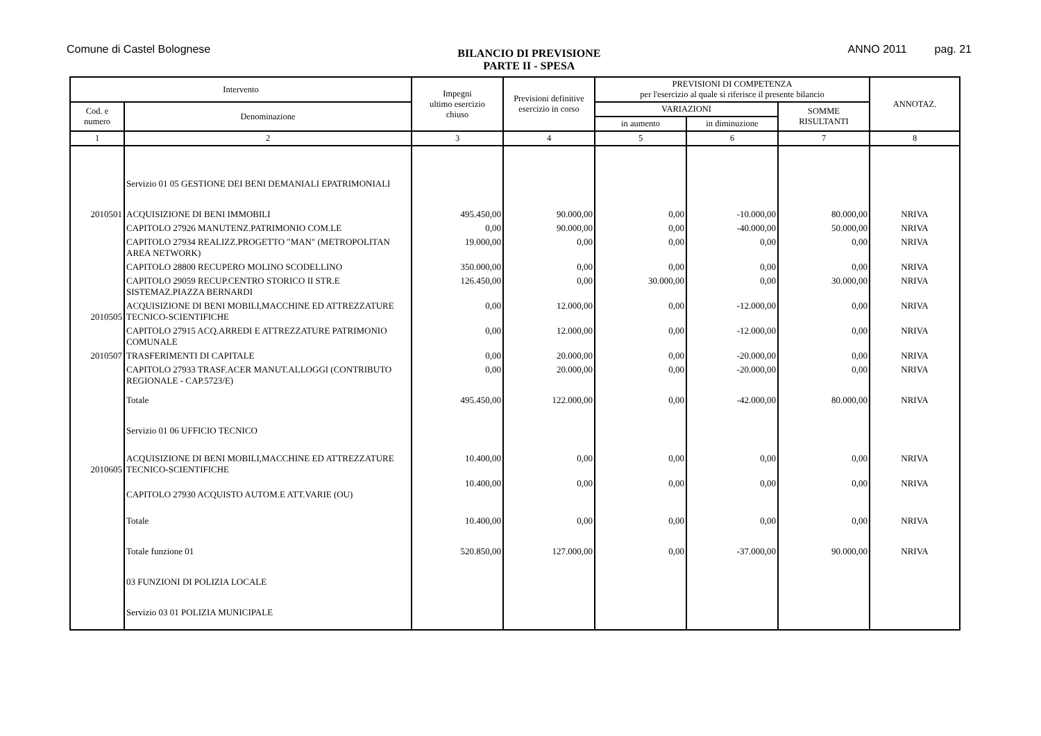Comune di Castel Bolognese
BILANCIO DI PREVISIONE
PARTE II - SPESA
ANNO 2011 pag. 21
| Intervento | | Impegni ultimo esercizio chiuso | Previsioni definitive esercizio in corso | PREVISIONI DI COMPETENZA per l'esercizio al quale si riferisce il presente bilancio | | | ANNOTAZ. |
| --- | --- | --- | --- | --- | --- | --- | --- |
| Cod. e numero | Denominazione | | | VARIAZIONI | | SOMME RISULTANTI | |
| | | | | in aumento | in diminuzione | | |
| 1 | 2 | 3 | 4 | 5 | 6 | 7 | 8 |
| | Servizio 01 05 GESTIONE DEI BENI DEMANIALI EPATRIMONIALI | | | | | | |
| 2010501 | ACQUISIZIONE DI BENI IMMOBILI | 495.450,00 | 90.000,00 | 0,00 | -10.000,00 | 80.000,00 | NRIVA |
| | CAPITOLO 27926 MANUTENZ.PATRIMONIO COM.LE | 0,00 | 90.000,00 | 0,00 | -40.000,00 | 50.000,00 | NRIVA |
| | CAPITOLO 27934 REALIZZ.PROGETTO "MAN" (METROPOLITAN AREA NETWORK) | 19.000,00 | 0,00 | 0,00 | 0,00 | 0,00 | NRIVA |
| | CAPITOLO 28800 RECUPERO MOLINO SCODELLINO | 350.000,00 | 0,00 | 0,00 | 0,00 | 0,00 | NRIVA |
| | CAPITOLO 29059 RECUP.CENTRO STORICO II STR.E SISTEMAZ.PIAZZA BERNARDI | 126.450,00 | 0,00 | 30.000,00 | 0,00 | 30.000,00 | NRIVA |
| 2010505 | ACQUISIZIONE DI BENI MOBILI,MACCHINE ED ATTREZZATURE TECNICO-SCIENTIFICHE | 0,00 | 12.000,00 | 0,00 | -12.000,00 | 0,00 | NRIVA |
| | CAPITOLO 27915 ACQ.ARREDI E ATTREZZATURE PATRIMONIO COMUNALE | 0,00 | 12.000,00 | 0,00 | -12.000,00 | 0,00 | NRIVA |
| 2010507 | TRASFERIMENTI DI CAPITALE | 0,00 | 20.000,00 | 0,00 | -20.000,00 | 0,00 | NRIVA |
| | CAPITOLO 27933 TRASF.ACER MANUT.ALLOGGI (CONTRIBUTO REGIONALE - CAP.5723/E) | 0,00 | 20.000,00 | 0,00 | -20.000,00 | 0,00 | NRIVA |
| | Totale | 495.450,00 | 122.000,00 | 0,00 | -42.000,00 | 80.000,00 | NRIVA |
| | Servizio 01 06 UFFICIO TECNICO | | | | | | |
| 2010605 | ACQUISIZIONE DI BENI MOBILI,MACCHINE ED ATTREZZATURE TECNICO-SCIENTIFICHE | 10.400,00 | 0,00 | 0,00 | 0,00 | 0,00 | NRIVA |
| | CAPITOLO 27930 ACQUISTO AUTOM.E ATT.VARIE (OU) | 10.400,00 | 0,00 | 0,00 | 0,00 | 0,00 | NRIVA |
| | Totale | 10.400,00 | 0,00 | 0,00 | 0,00 | 0,00 | NRIVA |
| | Totale funzione 01 | 520.850,00 | 127.000,00 | 0,00 | -37.000,00 | 90.000,00 | NRIVA |
| | 03 FUNZIONI DI POLIZIA LOCALE | | | | | | |
| | Servizio 03 01 POLIZIA MUNICIPALE | | | | | | |